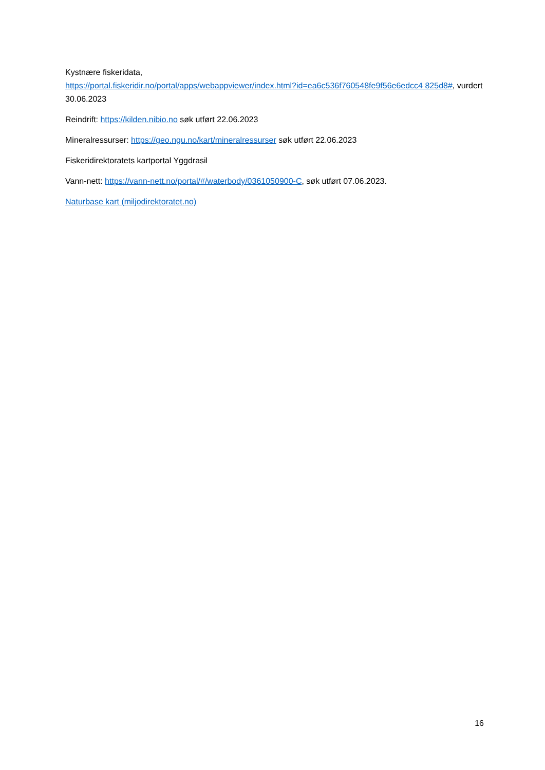Kystnære fiskeridata,
https://portal.fiskeridir.no/portal/apps/webappviewer/index.html?id=ea6c536f760548fe9f56e6edcc4 825d8#, vurdert 30.06.2023
Reindrift: https://kilden.nibio.no søk utført 22.06.2023
Mineralressurser: https://geo.ngu.no/kart/mineralressurser søk utført 22.06.2023
Fiskeridirektoratets kartportal Yggdrasil
Vann-nett: https://vann-nett.no/portal/#/waterbody/0361050900-C, søk utført 07.06.2023.
Naturbase kart (miljodirektoratet.no)
16